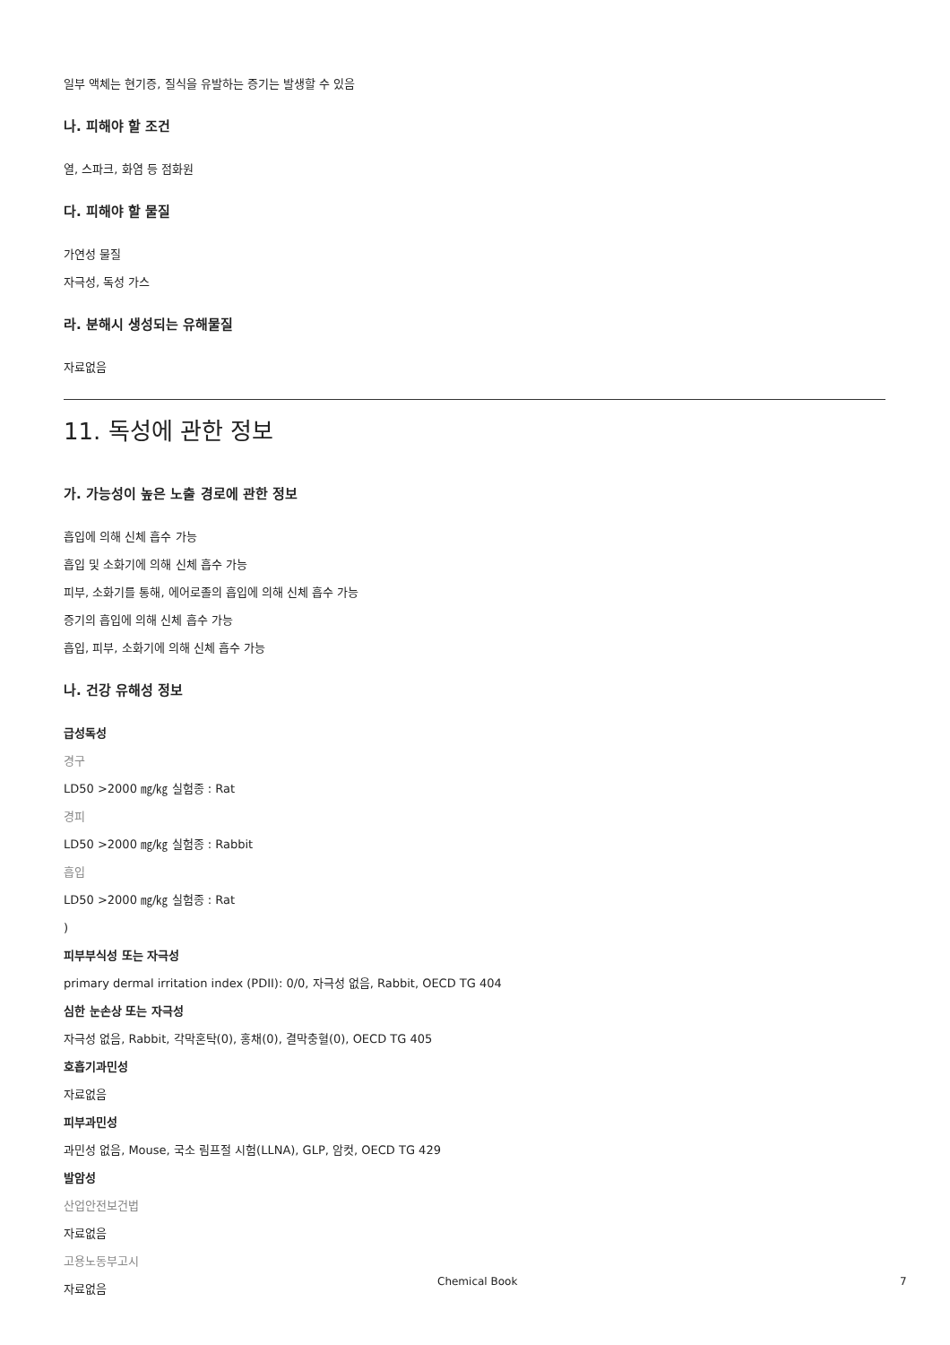일부 액체는 현기증, 질식을 유발하는 증기는 발생할 수 있음
나. 피해야 할 조건
열, 스파크, 화염 등 점화원
다. 피해야 할 물질
가연성 물질
자극성, 독성 가스
라. 분해시 생성되는 유해물질
자료없음
11. 독성에 관한 정보
가. 가능성이 높은 노출 경로에 관한 정보
흡입에 의해 신체 흡수 가능
흡입 및 소화기에 의해 신체 흡수 가능
피부, 소화기를 통해, 에어로졸의 흡입에 의해 신체 흡수 가능
증기의 흡입에 의해 신체 흡수 가능
흡입, 피부, 소화기에 의해 신체 흡수 가능
나. 건강 유해성 정보
급성독성
경구
LD50 >2000 ㎎/㎏ 실험종 : Rat
경피
LD50 >2000 ㎎/㎏ 실험종 : Rabbit
흡입
LD50 >2000 ㎎/㎏ 실험종 : Rat
)
피부부식성 또는 자극성
primary dermal irritation index (PDII): 0/0, 자극성 없음, Rabbit, OECD TG 404
심한 눈손상 또는 자극성
자극성 없음, Rabbit, 각막혼탁(0), 홍채(0), 결막충혈(0), OECD TG 405
호흡기과민성
자료없음
피부과민성
과민성 없음, Mouse, 국소 림프절 시험(LLNA), GLP, 암컷, OECD TG 429
발암성
산업안전보건법
자료없음
고용노동부고시
자료없음
Chemical Book 7